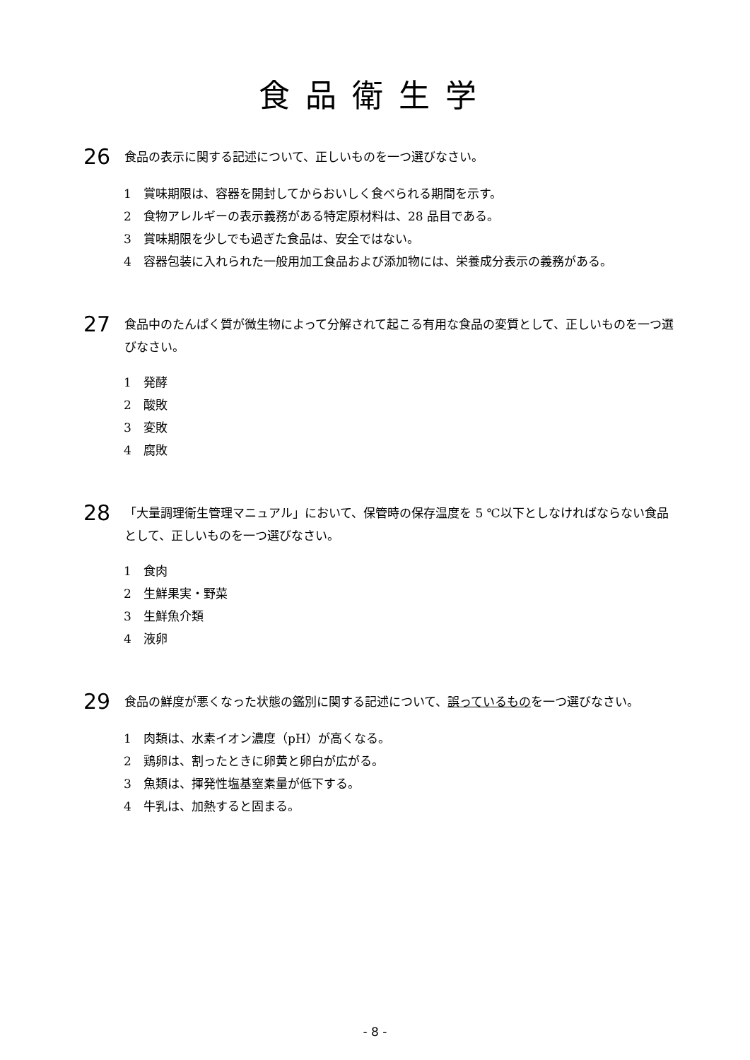食品衛生学
26
食品の表示に関する記述について、正しいものを一つ選びなさい。
1 賞味期限は、容器を開封してからおいしく食べられる期間を示す。
2 食物アレルギーの表示義務がある特定原材料は、28 品目である。
3 賞味期限を少しでも過ぎた食品は、安全ではない。
4 容器包装に入れられた一般用加工食品および添加物には、栄養成分表示の義務がある。
27
食品中のたんぱく質が微生物によって分解されて起こる有用な食品の変質として、正しいものを一つ選びなさい。
1 発酵
2 酸敗
3 変敗
4 腐敗
28
「大量調理衛生管理マニュアル」において、保管時の保存温度を 5 ℃以下としなければならない食品として、正しいものを一つ選びなさい。
1 食肉
2 生鮮果実・野菜
3 生鮮魚介類
4 液卵
29
食品の鮮度が悪くなった状態の鑑別に関する記述について、誤っているものを一つ選びなさい。
1 肉類は、水素イオン濃度（pH）が高くなる。
2 鶏卵は、割ったときに卵黄と卵白が広がる。
3 魚類は、揮発性塩基窒素量が低下する。
4 牛乳は、加熱すると固まる。
- 8 -